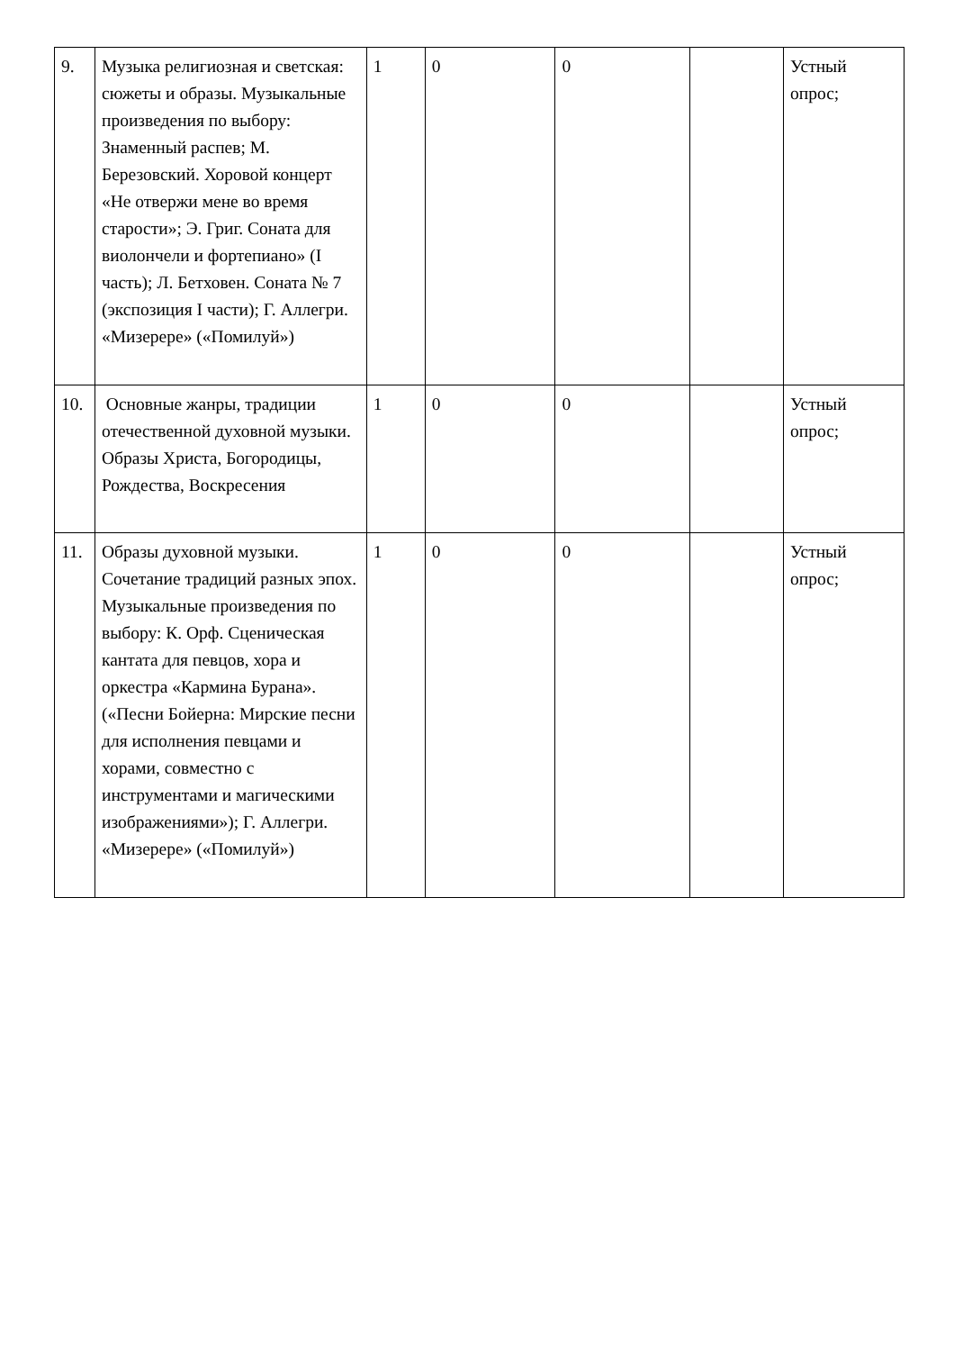| 9. | Музыка религиозная и светская: сюжеты и образы. Музыкальные произведения по выбору: Знаменный распев; М. Березовский. Хоровой концерт «Не отвержи мене во время старости»; Э. Григ. Соната для виолончели и фортепиано» (I часть); Л. Бетховен. Соната № 7 (экспозиция I части); Г. Аллегри. «Мизерере» («Помилуй») | 1 | 0 | 0 | | Устный опрос; |
| 10. | Основные жанры, традиции отечественной духовной музыки. Образы Христа, Богородицы, Рождества, Воскресения | 1 | 0 | 0 | | Устный опрос; |
| 11. | Образы духовной музыки. Сочетание традиций разных эпох. Музыкальные произведения по выбору: К. Орф. Сценическая кантата для певцов, хора и оркестра «Кармина Бурана». («Песни Бойерна: Мирские песни для исполнения певцами и хорами, совместно с инструментами и магическими изображениями»); Г. Аллегри. «Мизерере» («Помилуй») | 1 | 0 | 0 | | Устный опрос; |